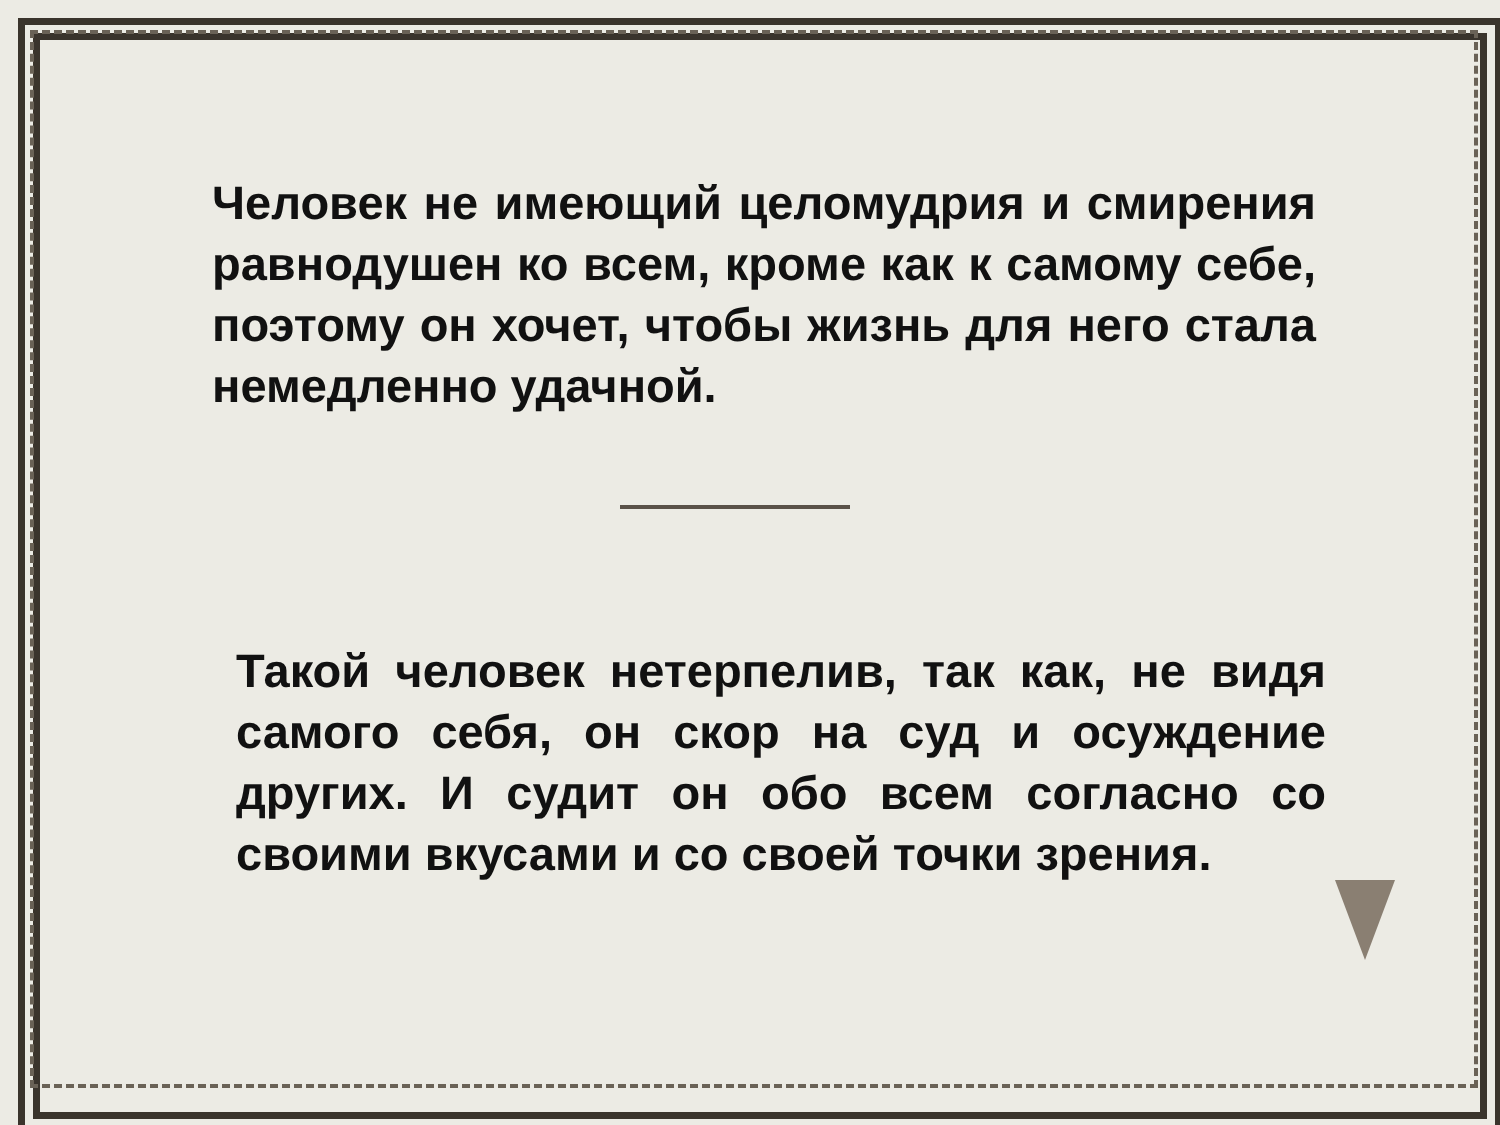Человек не имеющий целомудрия и смирения равнодушен ко всем, кроме как к самому себе, поэтому он хочет, чтобы жизнь для него стала немедленно удачной.
Такой человек нетерпелив, так как, не видя самого себя, он скор на суд и осуждение других. И судит он обо всем согласно со своими вкусами и со своей точки зрения.